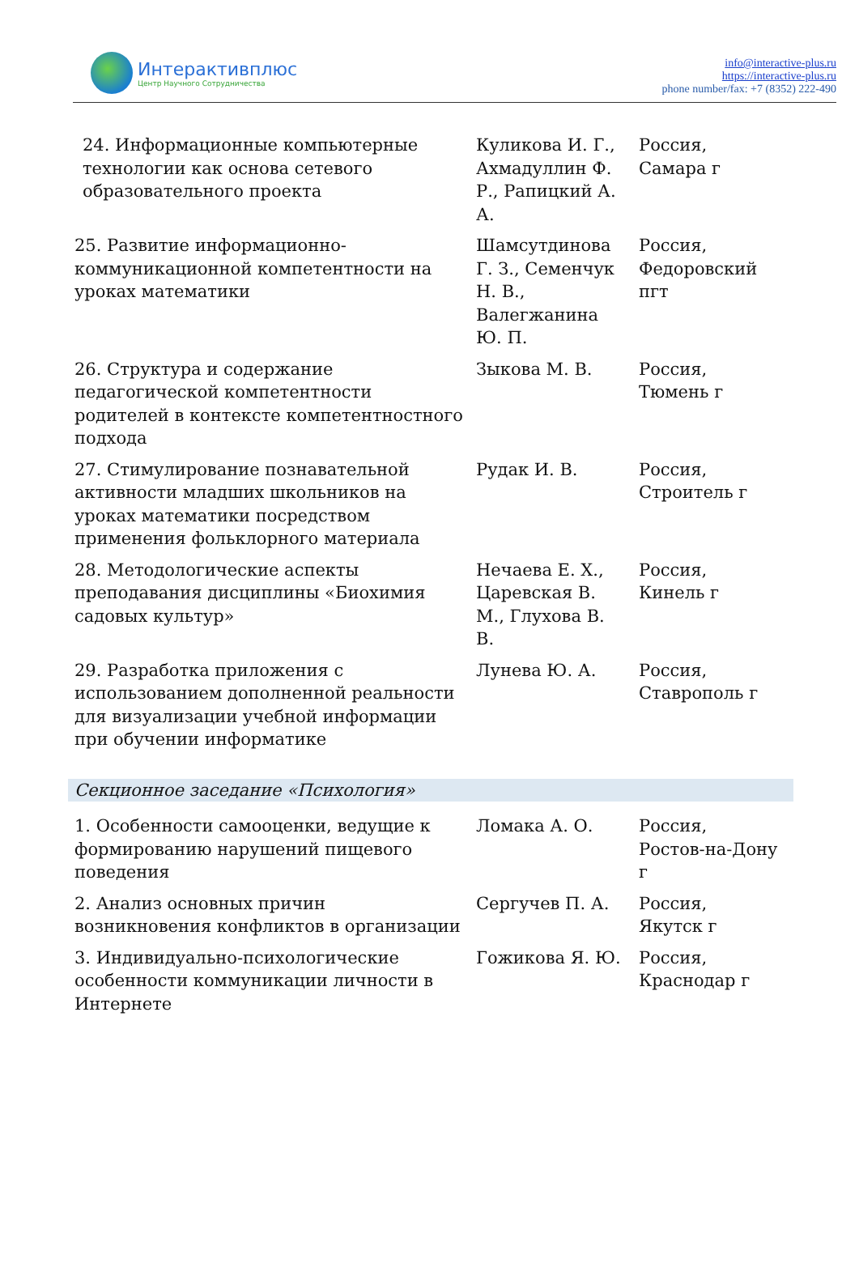Интерактивплюс
Центр Научного Сотрудничества
info@interactive-plus.ru
https://interactive-plus.ru
phone number/fax: +7 (8352) 222-490
| 24. Информационные компьютерные технологии как основа сетевого образовательного проекта | Куликова И. Г., Ахмадуллин Ф. Р., Рапицкий А. А. | Россия, Самара г |
| 25. Развитие информационно-коммуникационной компетентности на уроках математики | Шамсутдинова Г. З., Семенчук Н. В., Валегжанина Ю. П. | Россия, Федоровский пгт |
| 26. Структура и содержание педагогической компетентности родителей в контексте компетентностного подхода | Зыкова М. В. | Россия, Тюмень г |
| 27. Стимулирование познавательной активности младших школьников на уроках математики посредством применения фольклорного материала | Рудак И. В. | Россия, Строитель г |
| 28. Методологические аспекты преподавания дисциплины «Биохимия садовых культур» | Нечаева Е. Х., Царевская В. М., Глухова В. В. | Россия, Кинель г |
| 29. Разработка приложения с использованием дополненной реальности для визуализации учебной информации при обучении информатике | Лунева Ю. А. | Россия, Ставрополь г |
| Секционное заседание «Психология» | | |
| 1. Особенности самооценки, ведущие к формированию нарушений пищевого поведения | Ломака А. О. | Россия, Ростов-на-Дону г |
| 2. Анализ основных причин возникновения конфликтов в организации | Сергучев П. А. | Россия, Якутск г |
| 3. Индивидуально-психологические особенности коммуникации личности в Интернете | Гожикова Я. Ю. | Россия, Краснодар г |